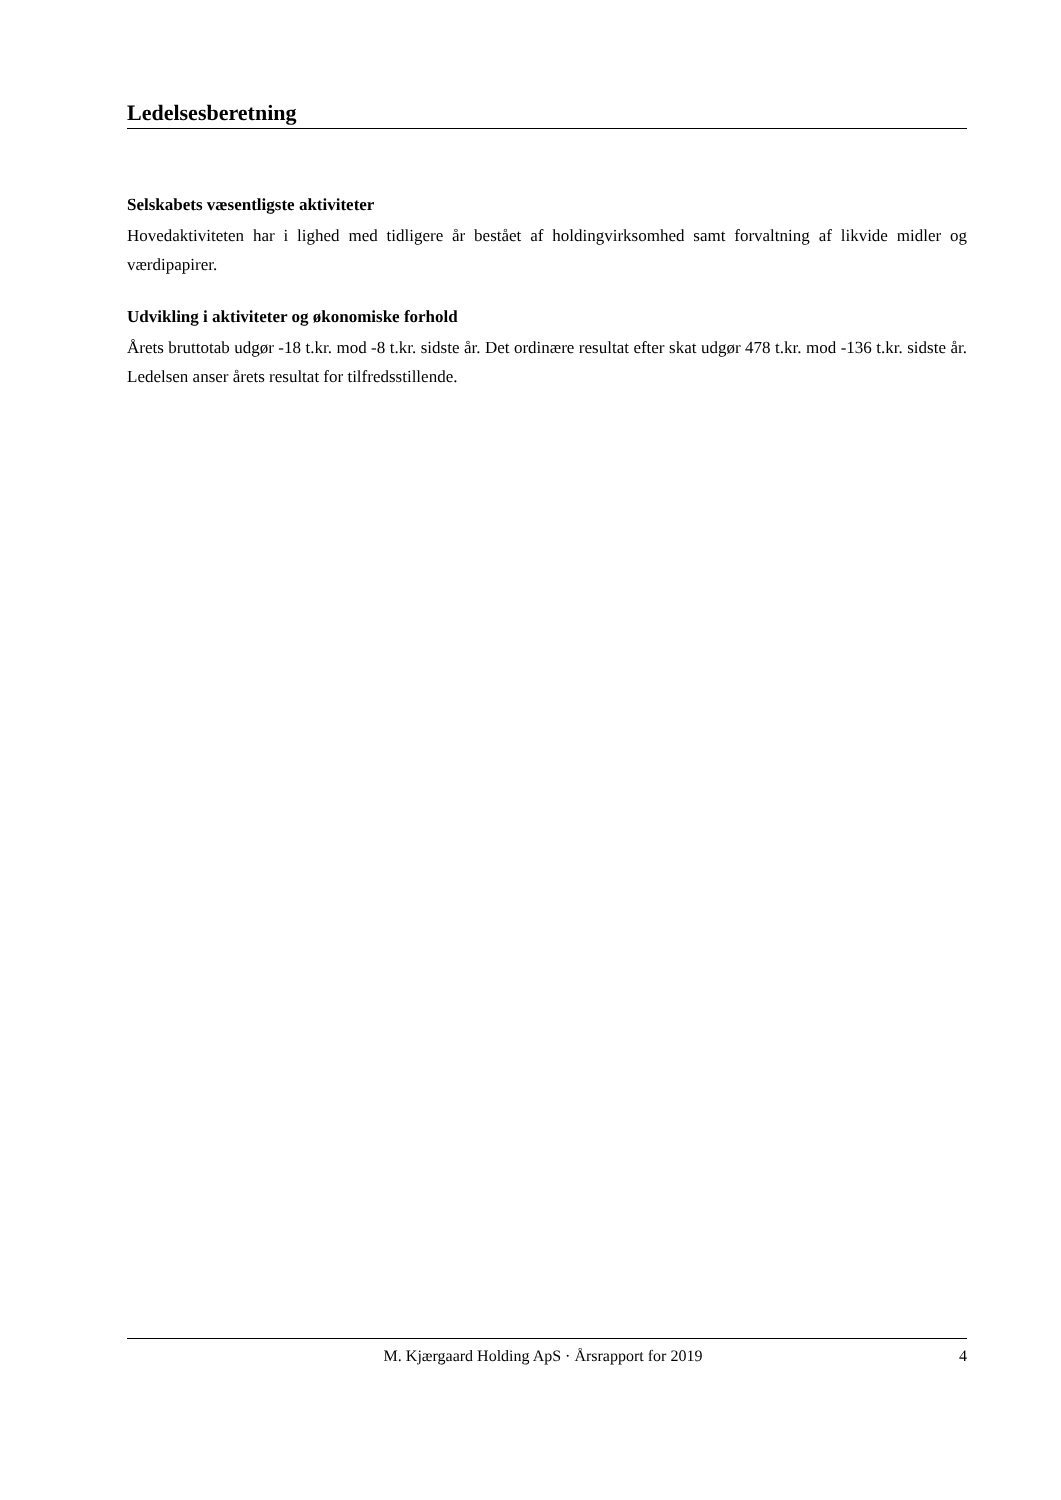Ledelsesberetning
Selskabets væsentligste aktiviteter
Hovedaktiviteten har i lighed med tidligere år bestået af holdingvirksomhed samt forvaltning af likvide midler og værdipapirer.
Udvikling i aktiviteter og økonomiske forhold
Årets bruttotab udgør -18 t.kr. mod -8 t.kr. sidste år. Det ordinære resultat efter skat udgør 478 t.kr. mod -136 t.kr. sidste år. Ledelsen anser årets resultat for tilfredsstillende.
M. Kjærgaard Holding ApS · Årsrapport for 2019 4